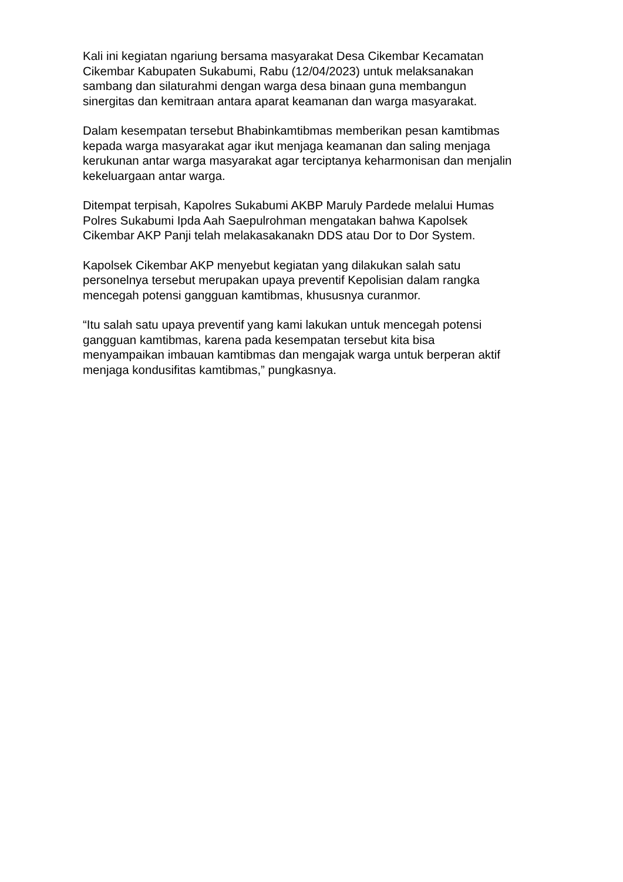Kali ini kegiatan ngariung bersama masyarakat Desa Cikembar Kecamatan
Cikembar Kabupaten Sukabumi, Rabu (12/04/2023) untuk melaksanakan
sambang dan silaturahmi dengan warga desa binaan guna membangun
sinergitas dan kemitraan antara aparat keamanan dan warga masyarakat.
Dalam kesempatan tersebut Bhabinkamtibmas memberikan pesan kamtibmas
kepada warga masyarakat agar ikut menjaga keamanan dan saling menjaga
kerukunan antar warga masyarakat agar terciptanya keharmonisan dan menjalin
kekeluargaan antar warga.
Ditempat terpisah, Kapolres Sukabumi AKBP Maruly Pardede melalui Humas
Polres Sukabumi Ipda Aah Saepulrohman mengatakan bahwa Kapolsek
Cikembar AKP Panji telah melakasakanakn DDS atau Dor to Dor System.
Kapolsek Cikembar AKP menyebut kegiatan yang dilakukan salah satu
personelnya tersebut merupakan upaya preventif Kepolisian dalam rangka
mencegah potensi gangguan kamtibmas, khususnya curanmor.
“Itu salah satu upaya preventif yang kami lakukan untuk mencegah potensi
gangguan kamtibmas, karena pada kesempatan tersebut kita bisa
menyampaikan imbauan kamtibmas dan mengajak warga untuk berperan aktif
menjaga kondusifitas kamtibmas,” pungkasnya.